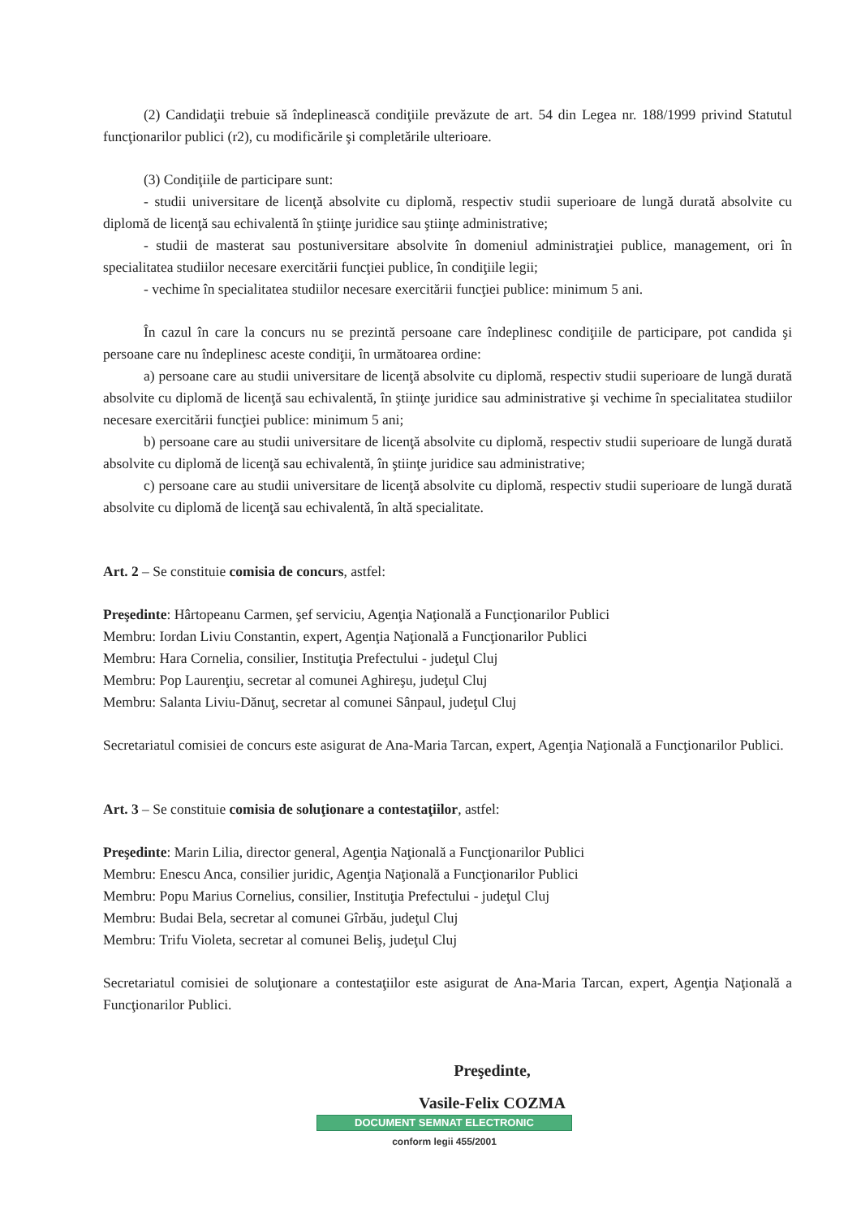(2) Candidaţii trebuie să îndeplinească condiţiile prevăzute de art. 54 din Legea nr. 188/1999 privind Statutul funcţionarilor publici (r2), cu modificările şi completările ulterioare.
(3) Condiţiile de participare sunt:
- studii universitare de licenţă absolvite cu diplomă, respectiv studii superioare de lungă durată absolvite cu diplomă de licenţă sau echivalentă în ştiinţe juridice sau ştiinţe administrative;
- studii de masterat sau postuniversitare absolvite în domeniul administraţiei publice, management, ori în specialitatea studiilor necesare exercitării funcţiei publice, în condiţiile legii;
- vechime în specialitatea studiilor necesare exercitării funcţiei publice: minimum 5 ani.
În cazul în care la concurs nu se prezintă persoane care îndeplinesc condiţiile de participare, pot candida şi persoane care nu îndeplinesc aceste condiţii, în următoarea ordine:
a) persoane care au studii universitare de licenţă absolvite cu diplomă, respectiv studii superioare de lungă durată absolvite cu diplomă de licenţă sau echivalentă, în ştiinţe juridice sau administrative şi vechime în specialitatea studiilor necesare exercitării funcţiei publice: minimum 5 ani;
b) persoane care au studii universitare de licenţă absolvite cu diplomă, respectiv studii superioare de lungă durată absolvite cu diplomă de licenţă sau echivalentă, în ştiinţe juridice sau administrative;
c) persoane care au studii universitare de licenţă absolvite cu diplomă, respectiv studii superioare de lungă durată absolvite cu diplomă de licenţă sau echivalentă, în altă specialitate.
Art. 2 – Se constituie comisia de concurs, astfel:
Preşedinte: Hârtopeanu Carmen, şef serviciu, Agenţia Naţională a Funcţionarilor Publici
Membru: Iordan Liviu Constantin, expert, Agenţia Naţională a Funcţionarilor Publici
Membru: Hara Cornelia, consilier, Instituţia Prefectului - judeţul Cluj
Membru: Pop Laurenţiu, secretar al comunei Aghireşu, judeţul Cluj
Membru: Salanta Liviu-Dănuţ, secretar al comunei Sânpaul, judeţul Cluj
Secretariatul comisiei de concurs este asigurat de Ana-Maria Tarcan, expert, Agenţia Naţională a Funcţionarilor Publici.
Art. 3 – Se constituie comisia de soluţionare a contestaţiilor, astfel:
Preşedinte: Marin Lilia, director general, Agenţia Naţională a Funcţionarilor Publici
Membru: Enescu Anca, consilier juridic, Agenţia Naţională a Funcţionarilor Publici
Membru: Popu Marius Cornelius, consilier, Instituţia Prefectului - judeţul Cluj
Membru: Budai Bela, secretar al comunei Gîrbău, judeţul Cluj
Membru: Trifu Violeta, secretar al comunei Beliş, judeţul Cluj
Secretariatul comisiei de soluţionare a contestaţiilor este asigurat de Ana-Maria Tarcan, expert, Agenţia Naţională a Funcţionarilor Publici.
Preşedinte,
Vasile-Felix COZMA
DOCUMENT SEMNAT ELECTRONIC
conform legii 455/2001